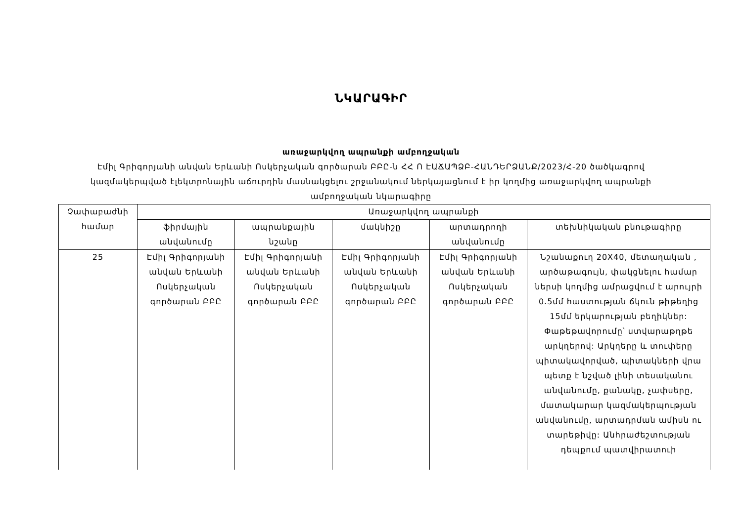ՆԿԱՐԱԳԻՐ
առաջարկվող ապրանքի ամբողջական
Էմիլ Գրիգորյանի անվան Երևանի Ոսկերչական գործարան ԲԲԸ-ն ՀՀ Ո ԷԱՃԱՊՁԲ-ՀԱՆԴԵՐՁԱՆՔ/2023/Հ-20 ծածկագրով կազմակերպված էլեկտրոնային աճուրդին մասնակցելու շրջանակում ներկայացնում է իր կողմից առաջարկվող ապրանքի ամբողջական նկարագիրը
| Չափաբաժնի համար | Առաջարկվող ապրանքի | | | | |
| --- | --- | --- | --- | --- | --- |
| | ֆիրմային անվանումը | ապրանքային նշանը | մակնիշը | արտադրողի անվանումը | տեխնիկական բնութագիրը |
| 25 | Էմիլ Գրիգորյանի անվան Երևանի Ոսկերչական գործարան ԲԲԸ | Էմիլ Գրիգորյանի անվան Երևանի Ոսկերչական գործարան ԲԲԸ | Էմիլ Գրիգորյանի անվան Երևանի Ոսկերչական գործարան ԲԲԸ | Էմիլ Գրիգորյանի անվան Երևանի Ոսկերչական գործարան ԲԲԸ | Նշանաքուղ 20X40, մետաղական , արծաթագույն, փակցնելու համար ներսի կողմից ամրացվում է արույրի 0.5մմ հաստության ճկուն թիթեղից 15մմ երկարության բեղիկներ: Փաթեթավորումը՝ ստվարաթղթե արկղերով: Արկղերը և տուփերը պիտակավորված, պիտակների վրա պետք է նշված լինի տեսականու անվանումը, քանակը, չափսերը, մատակարար կազմակերպության անվանումը, արտադրման ամիսն ու տարեթիվը: Անհրաժեշտության դեպքում պատվիրատուի |